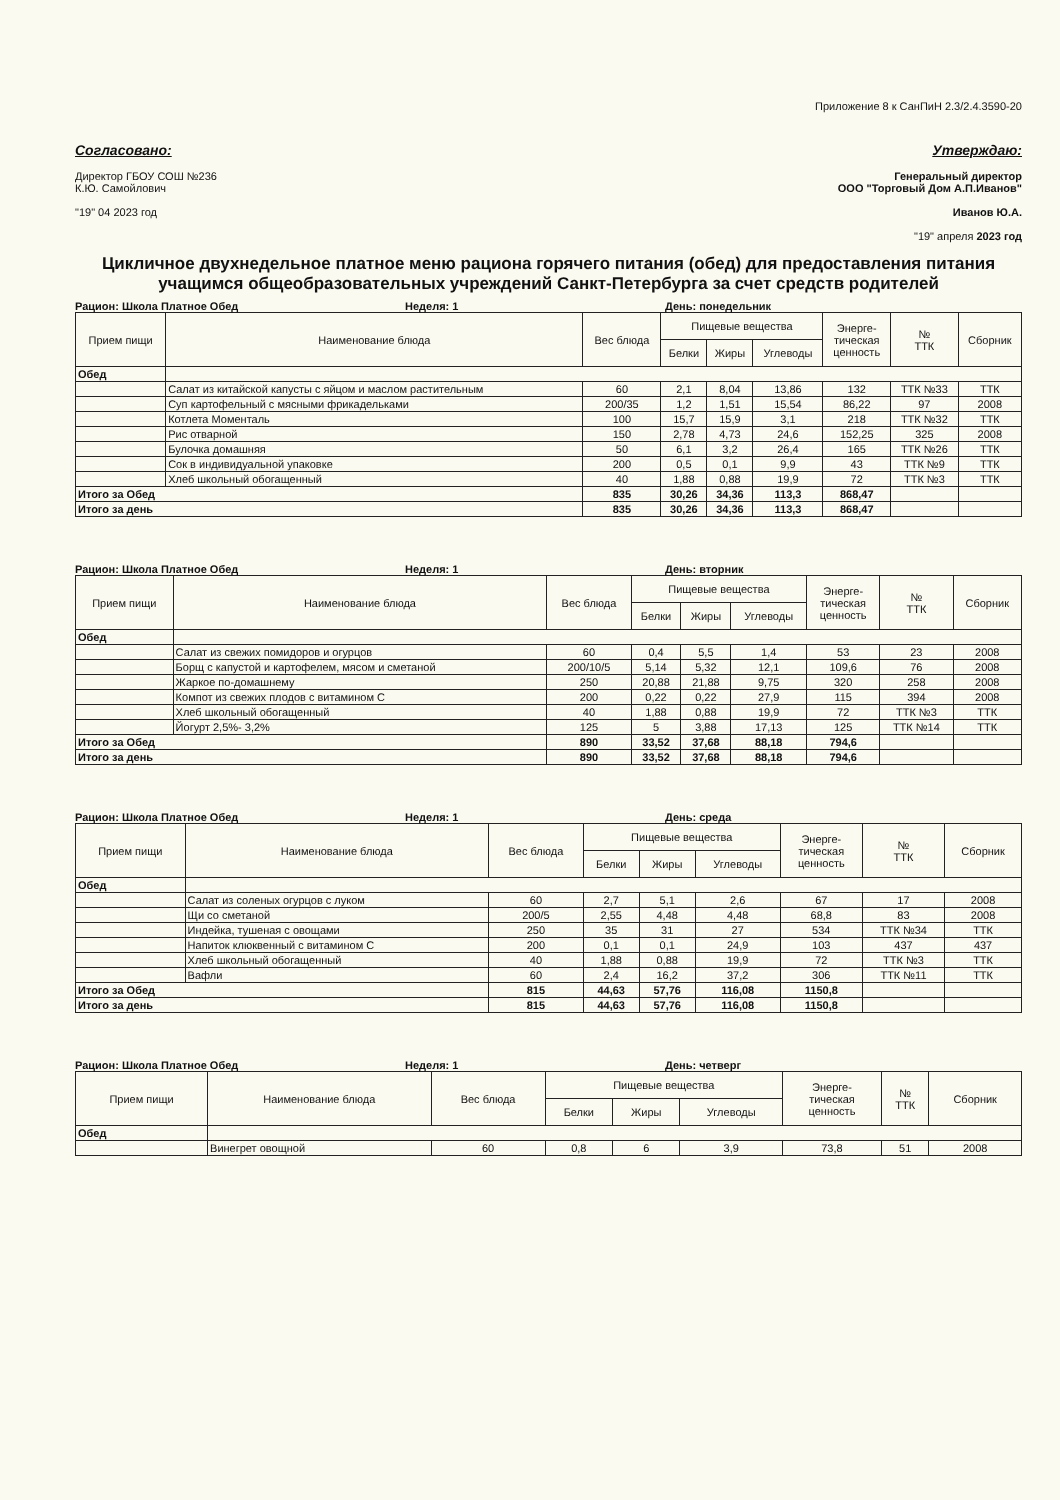Приложение 8 к СанПиН 2.3/2.4.3590-20
Согласовано:
Директор ГБОУ СОШ №236
К.Ю. Самойлович
"19" 04 2023 год
Утверждаю:
Генеральный директор
ООО "Торговый Дом А.П.Иванов"
Иванов Ю.А.
"19" апреля 2023 год
Цикличное двухнедельное платное меню рациона горячего питания (обед) для предоставления питания учащимся общеобразовательных учреждений Санкт-Петербурга за счет средств родителей
Рацион: Школа Платное Обед Неделя: 1 День: понедельник
| Прием пищи | Наименование блюда | Вес блюда | Пищевые вещества | | | Энерге- тическая ценность | № ТТК | Сборник |
| --- | --- | --- | --- | --- | --- | --- | --- | --- |
| | | | Белки | Жиры | Углеводы | | | |
| Обед | | | | | | | | |
| | Салат из китайской капусты с яйцом и маслом растительным | 60 | 2,1 | 8,04 | 13,86 | 132 | ТТК №33 | ТТК |
| | Суп картофельный с мясными фрикадельками | 200/35 | 1,2 | 1,51 | 15,54 | 86,22 | 97 | 2008 |
| | Котлета Моменталь | 100 | 15,7 | 15,9 | 3,1 | 218 | ТТК №32 | ТТК |
| | Рис отварной | 150 | 2,78 | 4,73 | 24,6 | 152,25 | 325 | 2008 |
| | Булочка домашняя | 50 | 6,1 | 3,2 | 26,4 | 165 | ТТК №26 | ТТК |
| | Сок в индивидуальной упаковке | 200 | 0,5 | 0,1 | 9,9 | 43 | ТТК №9 | ТТК |
| | Хлеб школьный обогащенный | 40 | 1,88 | 0,88 | 19,9 | 72 | ТТК №3 | ТТК |
| Итого за Обед | | 835 | 30,26 | 34,36 | 113,3 | 868,47 | | |
| Итого за день | | 835 | 30,26 | 34,36 | 113,3 | 868,47 | | |
Рацион: Школа Платное Обед Неделя: 1 День: вторник
| Прием пищи | Наименование блюда | Вес блюда | Пищевые вещества | | | Энерге- тическая ценность | № ТТК | Сборник |
| --- | --- | --- | --- | --- | --- | --- | --- | --- |
| | | | Белки | Жиры | Углеводы | | | |
| Обед | | | | | | | | |
| | Салат из свежих помидоров и огурцов | 60 | 0,4 | 5,5 | 1,4 | 53 | 23 | 2008 |
| | Борщ с капустой и картофелем, мясом и сметаной | 200/10/5 | 5,14 | 5,32 | 12,1 | 109,6 | 76 | 2008 |
| | Жаркое по-домашнему | 250 | 20,88 | 21,88 | 9,75 | 320 | 258 | 2008 |
| | Компот из свежих плодов с витамином С | 200 | 0,22 | 0,22 | 27,9 | 115 | 394 | 2008 |
| | Хлеб школьный обогащенный | 40 | 1,88 | 0,88 | 19,9 | 72 | ТТК №3 | ТТК |
| | Йогурт 2,5%- 3,2% | 125 | 5 | 3,88 | 17,13 | 125 | ТТК №14 | ТТК |
| Итого за Обед | | 890 | 33,52 | 37,68 | 88,18 | 794,6 | | |
| Итого за день | | 890 | 33,52 | 37,68 | 88,18 | 794,6 | | |
Рацион: Школа Платное Обед Неделя: 1 День: среда
| Прием пищи | Наименование блюда | Вес блюда | Пищевые вещества | | | Энерге- тическая ценность | № ТТК | Сборник |
| --- | --- | --- | --- | --- | --- | --- | --- | --- |
| | | | Белки | Жиры | Углеводы | | | |
| Обед | | | | | | | | |
| | Салат из соленых огурцов с луком | 60 | 2,7 | 5,1 | 2,6 | 67 | 17 | 2008 |
| | Щи со сметаной | 200/5 | 2,55 | 4,48 | 4,48 | 68,8 | 83 | 2008 |
| | Индейка, тушеная с овощами | 250 | 35 | 31 | 27 | 534 | ТТК №34 | ТТК |
| | Напиток клюквенный с витамином С | 200 | 0,1 | 0,1 | 24,9 | 103 | 437 | 437 |
| | Хлеб школьный обогащенный | 40 | 1,88 | 0,88 | 19,9 | 72 | ТТК №3 | ТТК |
| | Вафли | 60 | 2,4 | 16,2 | 37,2 | 306 | ТТК №11 | ТТК |
| Итого за Обед | | 815 | 44,63 | 57,76 | 116,08 | 1150,8 | | |
| Итого за день | | 815 | 44,63 | 57,76 | 116,08 | 1150,8 | | |
Рацион: Школа Платное Обед Неделя: 1 День: четверг
| Прием пищи | Наименование блюда | Вес блюда | Пищевые вещества | | | Энерге- тическая ценность | № ТТК | Сборник |
| --- | --- | --- | --- | --- | --- | --- | --- | --- |
| | | | Белки | Жиры | Углеводы | | | |
| Обед | | | | | | | | |
| | Винегрет овощной | 60 | 0,8 | 6 | 3,9 | 73,8 | 51 | 2008 |